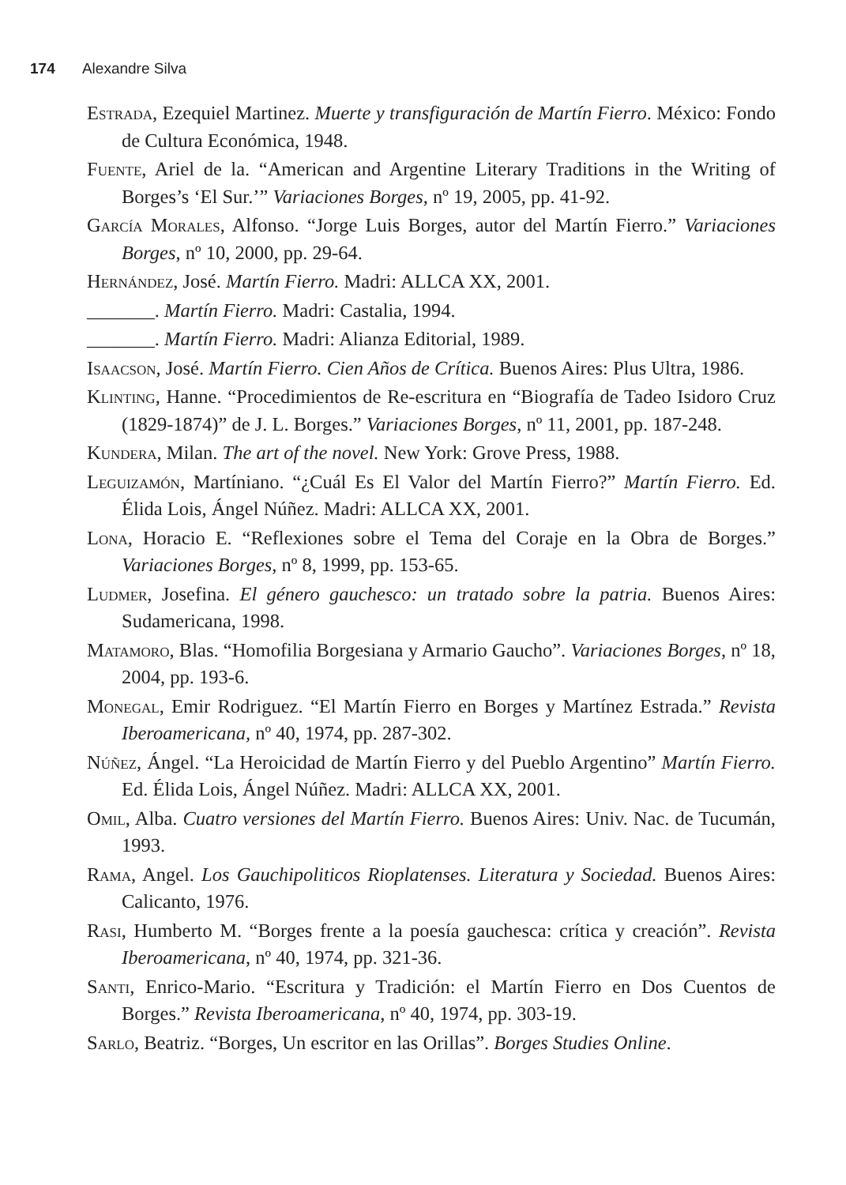174 Alexandre Silva
Estrada, Ezequiel Martinez. Muerte y transfiguración de Martín Fierro. México: Fondo de Cultura Económica, 1948.
Fuente, Ariel de la. “American and Argentine Literary Traditions in the Writing of Borges’s ‘El Sur.’” Variaciones Borges, nº 19, 2005, pp. 41-92.
García Morales, Alfonso. “Jorge Luis Borges, autor del Martín Fierro.” Variaciones Borges, nº 10, 2000, pp. 29-64.
Hernández, José. Martín Fierro. Madri: ALLCA XX, 2001.
_______. Martín Fierro. Madri: Castalia, 1994.
_______. Martín Fierro. Madri: Alianza Editorial, 1989.
Isaacson, José. Martín Fierro. Cien Años de Crítica. Buenos Aires: Plus Ultra, 1986.
Klinting, Hanne. “Procedimientos de Re-escritura en “Biografía de Tadeo Isidoro Cruz (1829-1874)” de J. L. Borges.” Variaciones Borges, nº 11, 2001, pp. 187-248.
Kundera, Milan. The art of the novel. New York: Grove Press, 1988.
Leguizamón, Martíniano. “¿Cuál Es El Valor del Martín Fierro?” Martín Fierro. Ed. Élida Lois, Ángel Núñez. Madri: ALLCA XX, 2001.
Lona, Horacio E. “Reflexiones sobre el Tema del Coraje en la Obra de Borges.” Variaciones Borges, nº 8, 1999, pp. 153-65.
Ludmer, Josefina. El género gauchesco: un tratado sobre la patria. Buenos Aires: Sudamericana, 1998.
Matamoro, Blas. “Homofilia Borgesiana y Armario Gaucho”. Variaciones Borges, nº 18, 2004, pp. 193-6.
Monegal, Emir Rodriguez. “El Martín Fierro en Borges y Martínez Estrada.” Revista Iberoamericana, nº 40, 1974, pp. 287-302.
Núñez, Ángel. “La Heroicidad de Martín Fierro y del Pueblo Argentino” Martín Fierro. Ed. Élida Lois, Ángel Núñez. Madri: ALLCA XX, 2001.
Omil, Alba. Cuatro versiones del Martín Fierro. Buenos Aires: Univ. Nac. de Tucumán, 1993.
Rama, Angel. Los Gauchipoliticos Rioplatenses. Literatura y Sociedad. Buenos Aires: Calicanto, 1976.
Rasi, Humberto M. “Borges frente a la poesía gauchesca: crítica y creación”. Revista Iberoamericana, nº 40, 1974, pp. 321-36.
Santi, Enrico-Mario. “Escritura y Tradición: el Martín Fierro en Dos Cuentos de Borges.” Revista Iberoamericana, nº 40, 1974, pp. 303-19.
Sarlo, Beatriz. “Borges, Un escritor en las Orillas”. Borges Studies Online.